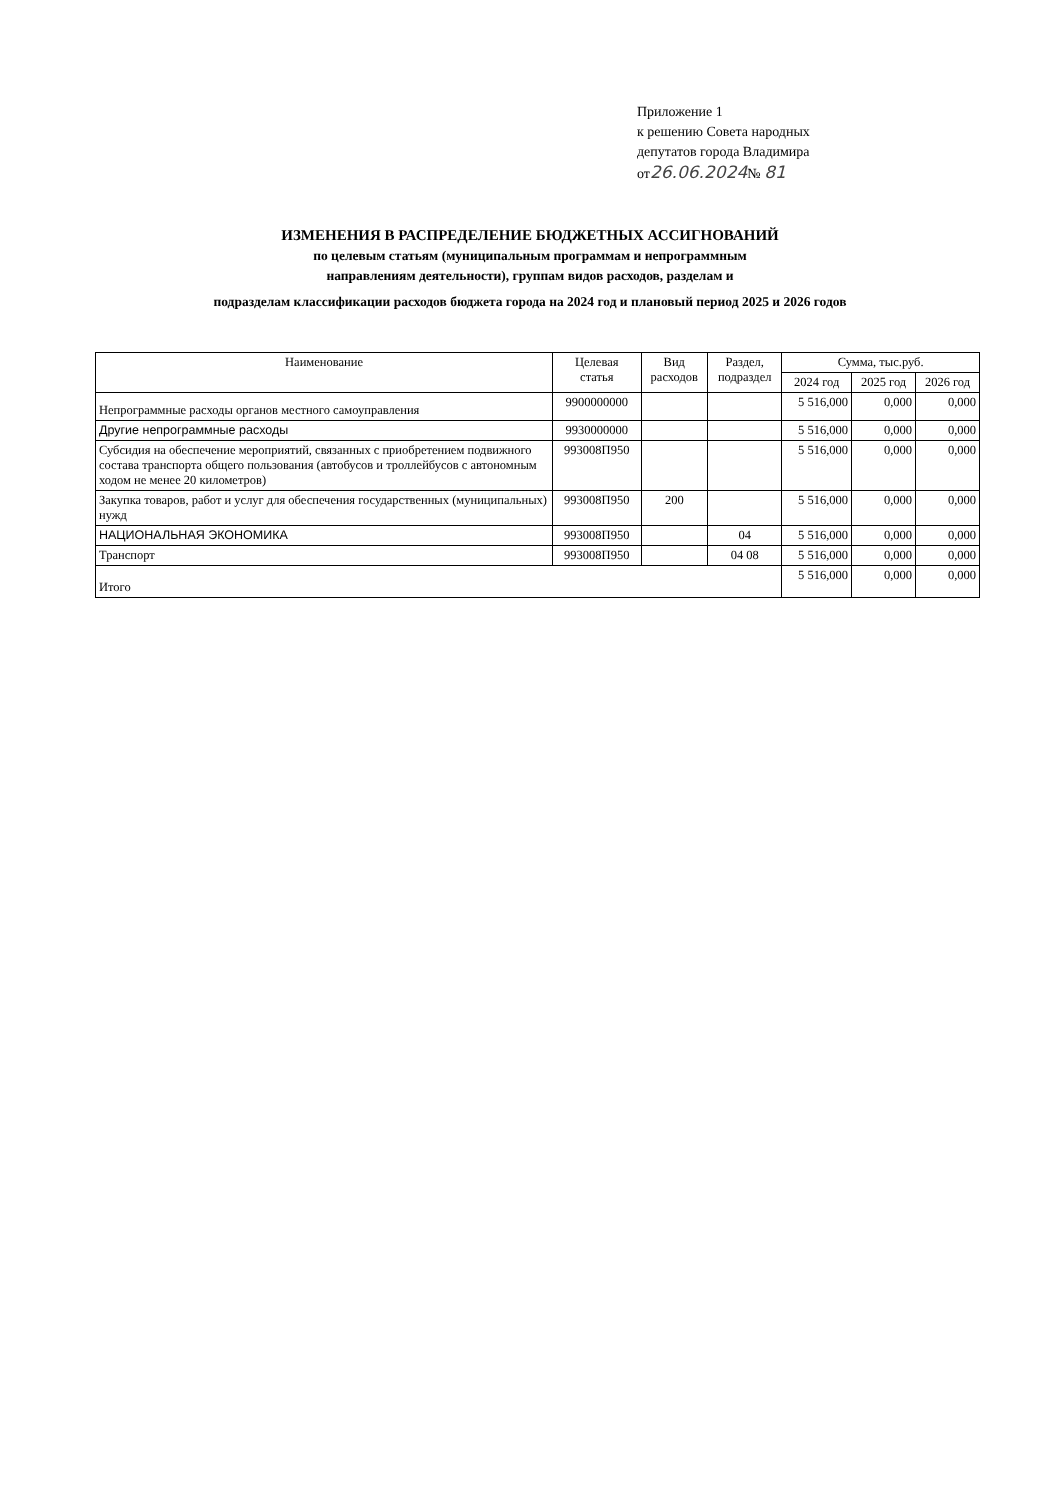Приложение 1
к решению Совета народных
депутатов города Владимира
от26.06.2024№ 81
ИЗМЕНЕНИЯ В РАСПРЕДЕЛЕНИЕ БЮДЖЕТНЫХ АССИГНОВАНИЙ
по целевым статьям (муниципальным программам и непрограммным
направлениям деятельности), группам видов расходов, разделам и
подразделам классификации расходов бюджета города на 2024 год и плановый период 2025 и 2026 годов
| Наименование | Целевая статья | Вид расходов | Раздел, подраздел | Сумма, тыс.руб. | | |
| --- | --- | --- | --- | --- | --- | --- |
| | | | | 2024 год | 2025 год | 2026 год |
| Непрограммные расходы органов местного самоуправления | 9900000000 | | | 5 516,000 | 0,000 | 0,000 |
| Другие непрограммные расходы | 9930000000 | | | 5 516,000 | 0,000 | 0,000 |
| Субсидия на обеспечение мероприятий, связанных с приобретением подвижного состава транспорта общего пользования (автобусов и троллейбусов с автономным ходом не менее 20 километров) | 993008П950 | | | 5 516,000 | 0,000 | 0,000 |
| Закупка товаров, работ и услуг для обеспечения государственных (муниципальных) нужд | 993008П950 | 200 | | 5 516,000 | 0,000 | 0,000 |
| НАЦИОНАЛЬНАЯ ЭКОНОМИКА | 993008П950 | | 04 | 5 516,000 | 0,000 | 0,000 |
| Транспорт | 993008П950 | | 04 08 | 5 516,000 | 0,000 | 0,000 |
| Итого | | | | 5 516,000 | 0,000 | 0,000 |